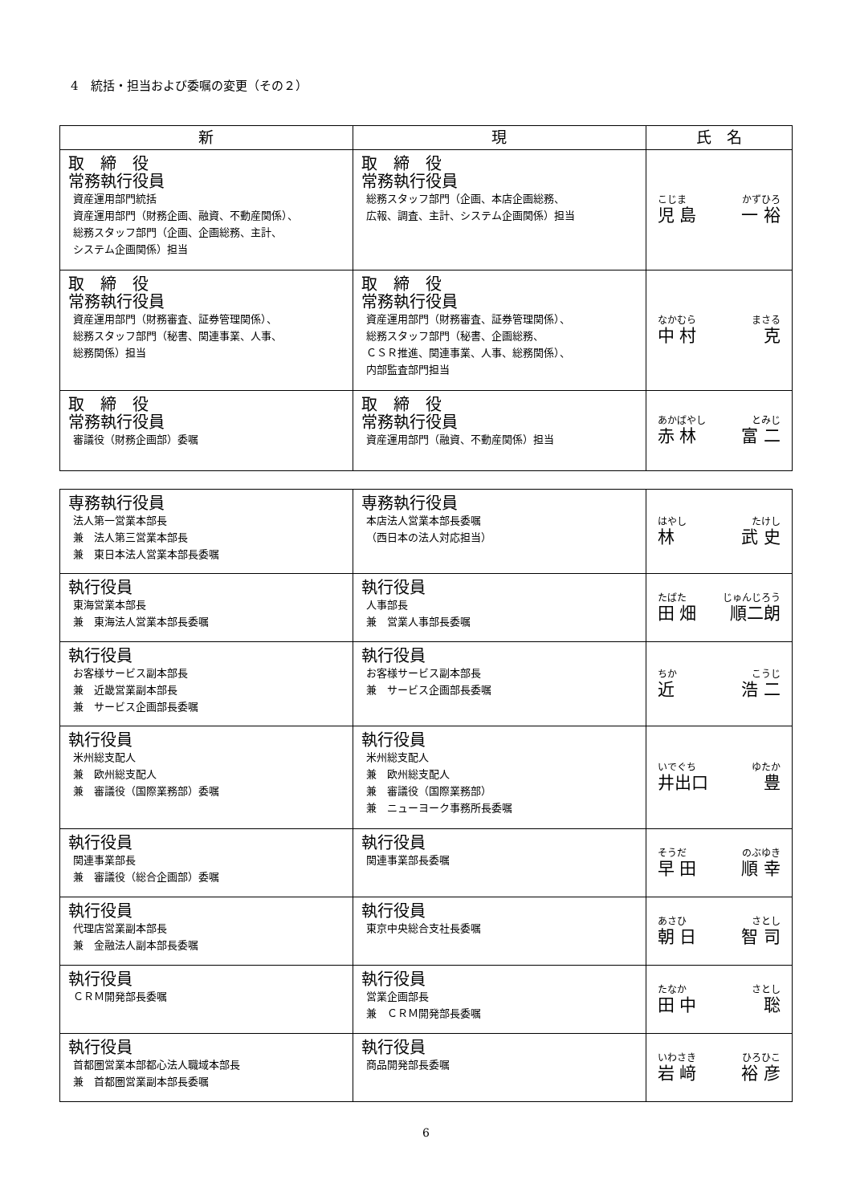4　統括・担当および委嘱の変更（その２）
| 新 | 現 | 氏 名 |
| --- | --- | --- |
| 取 締 役 常務執行役員 資産運用部門統括 資産運用部門（財務企画、融資、不動産関係）、 総務スタッフ部門（企画、企画総務、主計、 システム企画関係）担当 | 取 締 役 常務執行役員 総務スタッフ部門（企画、本店企画総務、 広報、調査、主計、システム企画関係）担当 | こじま かずひろ 児 島 一 裕 |
| 取 締 役 常務執行役員 資産運用部門（財務審査、証券管理関係）、 総務スタッフ部門（秘書、関連事業、人事、 総務関係）担当 | 取 締 役 常務執行役員 資産運用部門（財務審査、証券管理関係）、 総務スタッフ部門（秘書、企画総務、 ＣＳＲ推進、関連事業、人事、総務関係）、 内部監査部門担当 | なかむら まさる 中 村 克 |
| 取 締 役 常務執行役員 審議役（財務企画部）委嘱 | 取 締 役 常務執行役員 資産運用部門（融資、不動産関係）担当 | あかばやし とみじ 赤 林 富 二 |
| 専務執行役員 法人第一営業本部長 兼 法人第三営業本部長 兼 東日本法人営業本部長委嘱 | 専務執行役員 本店法人営業本部長委嘱 （西日本の法人対応担当） | はやし たけし 林 武 史 |
| 執行役員 東海営業本部長 兼 東海法人営業本部長委嘱 | 執行役員 人事部長 兼 営業人事部長委嘱 | たばた じゅんじろう 田 畑 順二朗 |
| 執行役員 お客様サービス副本部長 兼 近畿営業副本部長 兼 サービス企画部長委嘱 | 執行役員 お客様サービス副本部長 兼 サービス企画部長委嘱 | ちか こうじ 近 浩 二 |
| 執行役員 米州総支配人 兼 欧州総支配人 兼 審議役（国際業務部）委嘱 | 執行役員 米州総支配人 兼 欧州総支配人 兼 審議役（国際業務部） 兼 ニューヨーク事務所長委嘱 | いでぐち ゆたか 井出口 豊 |
| 執行役員 関連事業部長 兼 審議役（総合企画部）委嘱 | 執行役員 関連事業部長委嘱 | そうだ のぶゆき 早 田 順 幸 |
| 執行役員 代理店営業副本部長 兼 金融法人副本部長委嘱 | 執行役員 東京中央総合支社長委嘱 | あさひ さとし 朝 日 智 司 |
| 執行役員 ＣＲＭ開発部長委嘱 | 執行役員 営業企画部長 兼 ＣＲＭ開発部長委嘱 | たなか さとし 田 中 聡 |
| 執行役員 首都圏営業本部都心法人職域本部長 兼 首都圏営業副本部長委嘱 | 執行役員 商品開発部長委嘱 | いわさき ひろひこ 岩 﨑 裕 彦 |
6